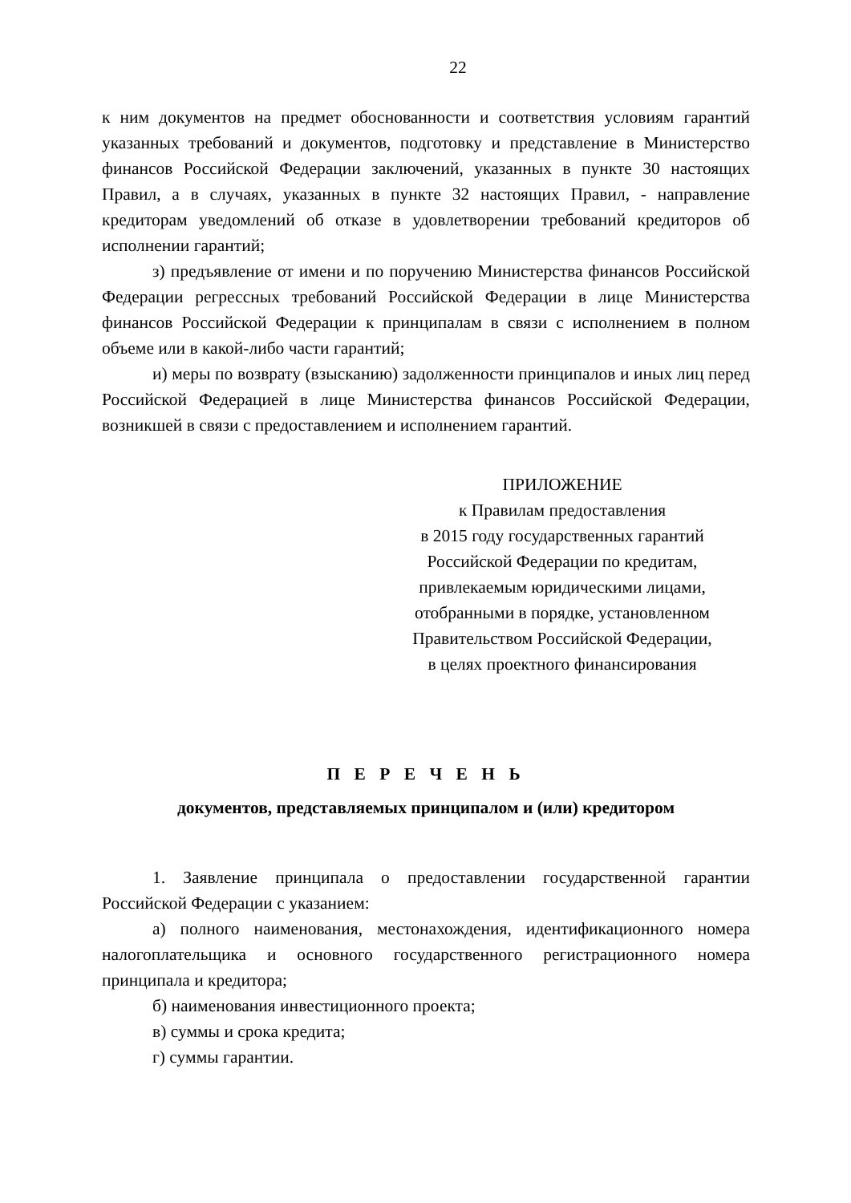22
к ним документов на предмет обоснованности и соответствия условиям гарантий указанных требований и документов, подготовку и представление в Министерство финансов Российской Федерации заключений, указанных в пункте 30 настоящих Правил, а в случаях, указанных в пункте 32 настоящих Правил, - направление кредиторам уведомлений об отказе в удовлетворении требований кредиторов об исполнении гарантий;
з) предъявление от имени и по поручению Министерства финансов Российской Федерации регрессных требований Российской Федерации в лице Министерства финансов Российской Федерации к принципалам в связи с исполнением в полном объеме или в какой-либо части гарантий;
и) меры по возврату (взысканию) задолженности принципалов и иных лиц перед Российской Федерацией в лице Министерства финансов Российской Федерации, возникшей в связи с предоставлением и исполнением гарантий.
ПРИЛОЖЕНИЕ
к Правилам предоставления
в 2015 году государственных гарантий
Российской Федерации по кредитам,
привлекаемым юридическими лицами,
отобранными в порядке, установленном
Правительством Российской Федерации,
в целях проектного финансирования
П Е Р Е Ч Е Н Ь
документов, представляемых принципалом и (или) кредитором
1. Заявление принципала о предоставлении государственной гарантии Российской Федерации с указанием:
а) полного наименования, местонахождения, идентификационного номера налогоплательщика и основного государственного регистрационного номера принципала и кредитора;
б) наименования инвестиционного проекта;
в) суммы и срока кредита;
г) суммы гарантии.